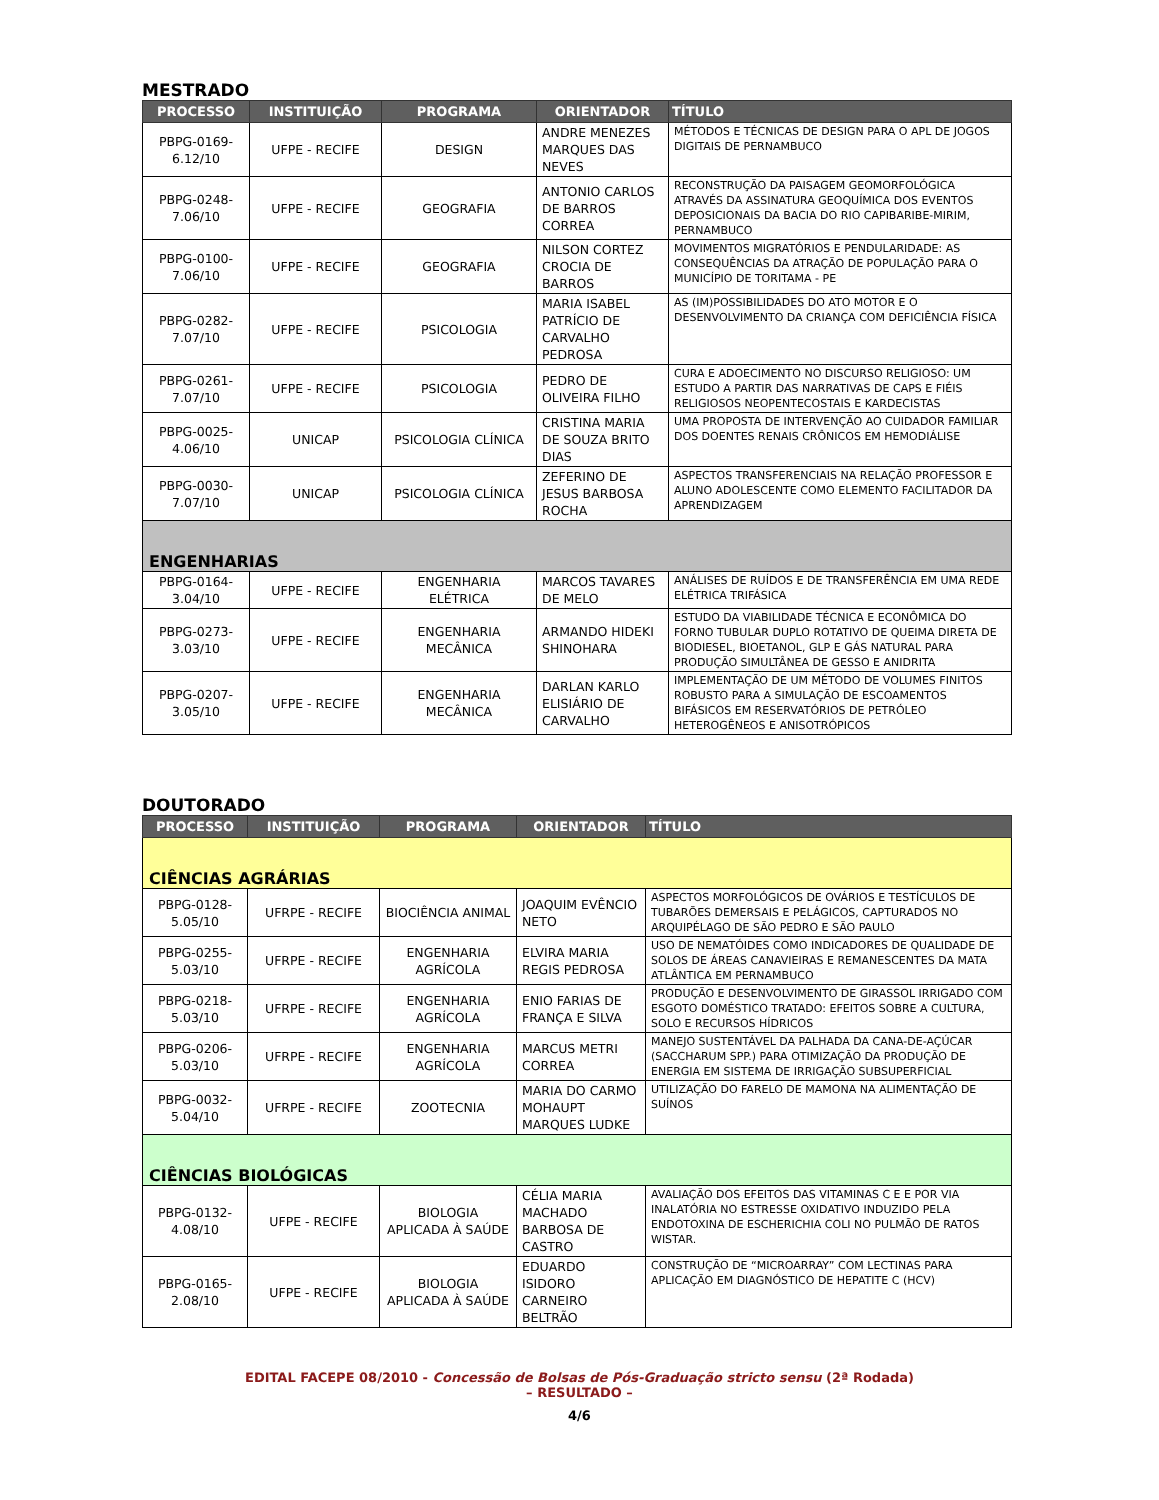MESTRADO
| PROCESSO | INSTITUIÇÃO | PROGRAMA | ORIENTADOR | TÍTULO |
| --- | --- | --- | --- | --- |
| PBPG-0169-6.12/10 | UFPE - RECIFE | DESIGN | ANDRE MENEZES MARQUES DAS NEVES | MÉTODOS E TÉCNICAS DE DESIGN PARA O APL DE JOGOS DIGITAIS DE PERNAMBUCO |
| PBPG-0248-7.06/10 | UFPE - RECIFE | GEOGRAFIA | ANTONIO CARLOS DE BARROS CORREA | RECONSTRUÇÃO DA PAISAGEM GEOMORFOLÓGICA ATRAVÉS DA ASSINATURA GEOQUÍMICA DOS EVENTOS DEPOSICIONAIS DA BACIA DO RIO CAPIBARIBE-MIRIM, PERNAMBUCO |
| PBPG-0100-7.06/10 | UFPE - RECIFE | GEOGRAFIA | NILSON CORTEZ CROCIA DE BARROS | MOVIMENTOS MIGRATÓRIOS E PENDULARIDADE: AS CONSEQUÊNCIAS DA ATRAÇÃO DE POPULAÇÃO PARA O MUNICÍPIO DE TORITAMA - PE |
| PBPG-0282-7.07/10 | UFPE - RECIFE | PSICOLOGIA | MARIA ISABEL PATRÍCIO DE CARVALHO PEDROSA | AS (IM)POSSIBILIDADES DO ATO MOTOR E O DESENVOLVIMENTO DA CRIANÇA COM DEFICIÊNCIA FÍSICA |
| PBPG-0261-7.07/10 | UFPE - RECIFE | PSICOLOGIA | PEDRO DE OLIVEIRA FILHO | CURA E ADOECIMENTO NO DISCURSO RELIGIOSO: UM ESTUDO A PARTIR DAS NARRATIVAS DE CAPS E FIÉIS RELIGIOSOS NEOPENTECOSTAIS E KARDECISTAS |
| PBPG-0025-4.06/10 | UNICAP | PSICOLOGIA CLÍNICA | CRISTINA MARIA DE SOUZA BRITO DIAS | UMA PROPOSTA DE INTERVENÇÃO AO CUIDADOR FAMILIAR DOS DOENTES RENAIS CRÔNICOS EM HEMODIÁLISE |
| PBPG-0030-7.07/10 | UNICAP | PSICOLOGIA CLÍNICA | ZEFERINO DE JESUS BARBOSA ROCHA | ASPECTOS TRANSFERENCIAIS NA RELAÇÃO PROFESSOR E ALUNO ADOLESCENTE COMO ELEMENTO FACILITADOR DA APRENDIZAGEM |
| ENGENHARIAS | | | | |
| PBPG-0164-3.04/10 | UFPE - RECIFE | ENGENHARIA ELÉTRICA | MARCOS TAVARES DE MELO | ANÁLISES DE RUÍDOS E DE TRANSFERÊNCIA EM UMA REDE ELÉTRICA TRIFÁSICA |
| PBPG-0273-3.03/10 | UFPE - RECIFE | ENGENHARIA MECÂNICA | ARMANDO HIDEKI SHINOHARA | ESTUDO DA VIABILIDADE TÉCNICA E ECONÔMICA DO FORNO TUBULAR DUPLO ROTATIVO DE QUEIMA DIRETA DE BIODIESEL, BIOETANOL, GLP E GÁS NATURAL PARA PRODUÇÃO SIMULTÂNEA DE GESSO E ANIDRITA |
| PBPG-0207-3.05/10 | UFPE - RECIFE | ENGENHARIA MECÂNICA | DARLAN KARLO ELISIÁRIO DE CARVALHO | IMPLEMENTAÇÃO DE UM MÉTODO DE VOLUMES FINITOS ROBUSTO PARA A SIMULAÇÃO DE ESCOAMENTOS BIFÁSICOS EM RESERVATÓRIOS DE PETRÓLEO HETEROGÊNEOS E ANISOTRÓPICOS |
DOUTORADO
| PROCESSO | INSTITUIÇÃO | PROGRAMA | ORIENTADOR | TÍTULO |
| --- | --- | --- | --- | --- |
| CIÊNCIAS AGRÁRIAS | | | | |
| PBPG-0128-5.05/10 | UFRPE - RECIFE | BIOCIÊNCIA ANIMAL | JOAQUIM EVÊNCIO NETO | ASPECTOS MORFOLÓGICOS DE OVÁRIOS E TESTÍCULOS DE TUBARÕES DEMERSAIS E PELÁGICOS, CAPTURADOS NO ARQUIPÉLAGO DE SÃO PEDRO E SÃO PAULO |
| PBPG-0255-5.03/10 | UFRPE - RECIFE | ENGENHARIA AGRÍCOLA | ELVIRA MARIA REGIS PEDROSA | USO DE NEMATÓIDES COMO INDICADORES DE QUALIDADE DE SOLOS DE ÁREAS CANAVIEIRAS E REMANESCENTES DA MATA ATLÂNTICA EM PERNAMBUCO |
| PBPG-0218-5.03/10 | UFRPE - RECIFE | ENGENHARIA AGRÍCOLA | ENIO FARIAS DE FRANÇA E SILVA | PRODUÇÃO E DESENVOLVIMENTO DE GIRASSOL IRRIGADO COM ESGOTO DOMÉSTICO TRATADO: EFEITOS SOBRE A CULTURA, SOLO E RECURSOS HÍDRICOS |
| PBPG-0206-5.03/10 | UFRPE - RECIFE | ENGENHARIA AGRÍCOLA | MARCUS METRI CORREA | MANEJO SUSTENTÁVEL DA PALHADA DA CANA-DE-AÇÚCAR (SACCHARUM SPP.) PARA OTIMIZAÇÃO DA PRODUÇÃO DE ENERGIA EM SISTEMA DE IRRIGAÇÃO SUBSUPERFICIAL |
| PBPG-0032-5.04/10 | UFRPE - RECIFE | ZOOTECNIA | MARIA DO CARMO MOHAUPT MARQUES LUDKE | UTILIZAÇÃO DO FARELO DE MAMONA NA ALIMENTAÇÃO DE SUÍNOS |
| CIÊNCIAS BIOLÓGICAS | | | | |
| PBPG-0132-4.08/10 | UFPE - RECIFE | BIOLOGIA APLICADA À SAÚDE | CÉLIA MARIA MACHADO BARBOSA DE CASTRO | AVALIAÇÃO DOS EFEITOS DAS VITAMINAS C E E POR VIA INALATÓRIA NO ESTRESSE OXIDATIVO INDUZIDO PELA ENDOTOXINA DE ESCHERICHIA COLI NO PULMÃO DE RATOS WISTAR. |
| PBPG-0165-2.08/10 | UFPE - RECIFE | BIOLOGIA APLICADA À SAÚDE | EDUARDO ISIDORO CARNEIRO BELTRÃO | CONSTRUÇÃO DE “MICROARRAY” COM LECTINAS PARA APLICAÇÃO EM DIAGNÓSTICO DE HEPATITE C (HCV) |
EDITAL FACEPE 08/2010 - Concessão de Bolsas de Pós-Graduação stricto sensu (2ª Rodada)
– RESULTADO –
4/6